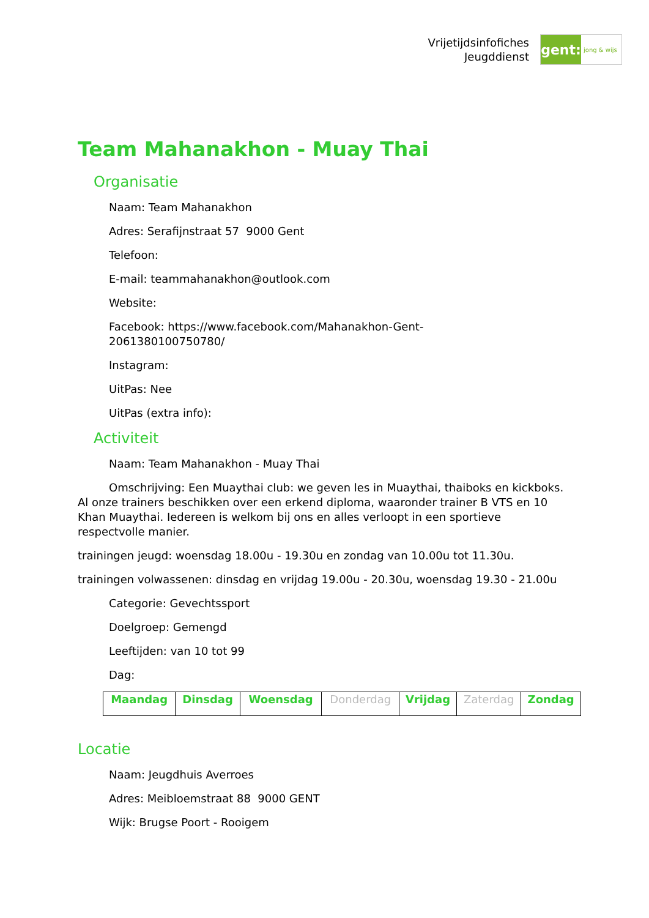Vrijetijdsinfofiches
Jeugddienst
gent:
jong & wijs
Team Mahanakhon - Muay Thai
Organisatie
Naam: Team Mahanakhon
Adres: Serafijnstraat 57 9000 Gent
Telefoon:
E-mail: teammahanakhon@outlook.com
Website:
Facebook: https://www.facebook.com/Mahanakhon-Gent-
206138010075​0780/
Instagram:
UitPas: Nee
UitPas (extra info):
Activiteit
Naam: Team Mahanakhon - Muay Thai
Omschrijving: Een Muaythai club: we geven les in Muaythai, thaiboks en kickboks. Al onze trainers beschikken over een erkend diploma, waaronder trainer B VTS en 10 Khan Muaythai. Iedereen is welkom bij ons en alles verloopt in een sportieve respectvolle manier.
trainingen jeugd: woensdag 18.00u - 19.30u en zondag van 10.00u tot 11.30u.
trainingen volwassenen: dinsdag en vrijdag 19.00u - 20.30u, woensdag 19.30 - 21.00u
Categorie: Gevechtssport
Doelgroep: Gemengd
Leeftijden: van 10 tot 99
Dag:
| Maandag | Dinsdag | Woensdag | Donderdag | Vrijdag | Zaterdag | Zondag |
Locatie
Naam: Jeugdhuis Averroes
Adres: Meibloemstraat 88 9000 GENT
Wijk: Brugse Poort - Rooigem